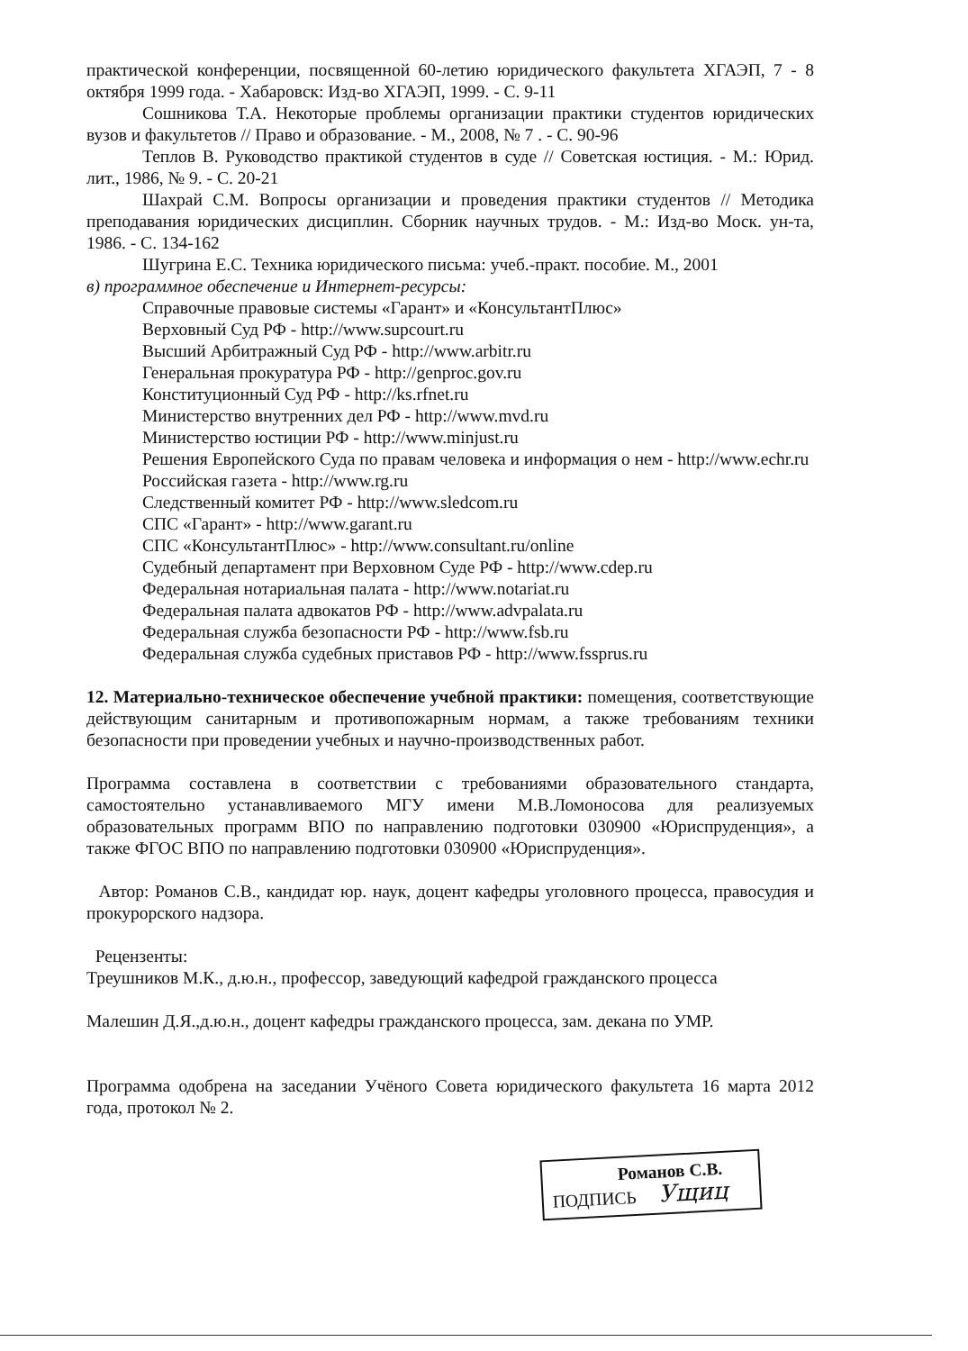практической конференции, посвященной 60-летию юридического факультета ХГАЭП, 7 - 8 октября 1999 года. - Хабаровск: Изд-во ХГАЭП, 1999. - С. 9-11
Сошникова Т.А. Некоторые проблемы организации практики студентов юридических вузов и факультетов // Право и образование. - М., 2008, № 7 . - С. 90-96
Теплов В. Руководство практикой студентов в суде // Советская юстиция. - М.: Юрид. лит., 1986, № 9. - С. 20-21
Шахрай С.М. Вопросы организации и проведения практики студентов // Методика преподавания юридических дисциплин. Сборник научных трудов. - М.: Изд-во Моск. ун-та, 1986. - С. 134-162
Шугрина Е.С. Техника юридического письма: учеб.-практ. пособие. М., 2001
в) программное обеспечение и Интернет-ресурсы:
Справочные правовые системы «Гарант» и «КонсультантПлюс»
Верховный Суд РФ - http://www.supcourt.ru
Высший Арбитражный Суд РФ - http://www.arbitr.ru
Генеральная прокуратура РФ - http://genproc.gov.ru
Конституционный Суд РФ - http://ks.rfnet.ru
Министерство внутренних дел РФ - http://www.mvd.ru
Министерство юстиции РФ - http://www.minjust.ru
Решения Европейского Суда по правам человека и информация о нем - http://www.echr.ru
Российская газета - http://www.rg.ru
Следственный комитет РФ - http://www.sledcom.ru
СПС «Гарант» - http://www.garant.ru
СПС «КонсультантПлюс» - http://www.consultant.ru/online
Судебный департамент при Верховном Суде РФ - http://www.cdep.ru
Федеральная нотариальная палата - http://www.notariat.ru
Федеральная палата адвокатов РФ - http://www.advpalata.ru
Федеральная служба безопасности РФ - http://www.fsb.ru
Федеральная служба судебных приставов РФ - http://www.fssprus.ru
12. Материально-техническое обеспечение учебной практики: помещения, соответствующие действующим санитарным и противопожарным нормам, а также требованиям техники безопасности при проведении учебных и научно-производственных работ.
Программа составлена в соответствии с требованиями образовательного стандарта, самостоятельно устанавливаемого МГУ имени М.В.Ломоносова для реализуемых образовательных программ ВПО по направлению подготовки 030900 «Юриспруденция», а также ФГОС ВПО по направлению подготовки 030900 «Юриспруденция».
Автор: Романов С.В., кандидат юр. наук, доцент кафедры уголовного процесса, правосудия и прокурорского надзора.
Рецензенты:
Треушников М.К., д.ю.н., профессор, заведующий кафедрой гражданского процесса
Малешин Д.Я.,д.ю.н., доцент кафедры гражданского процесса, зам. декана по УМР.
Программа одобрена на заседании Учёного Совета юридического факультета 16 марта 2012 года, протокол № 2.
Романов С.В.
ПОДПИСЬ Ущиц